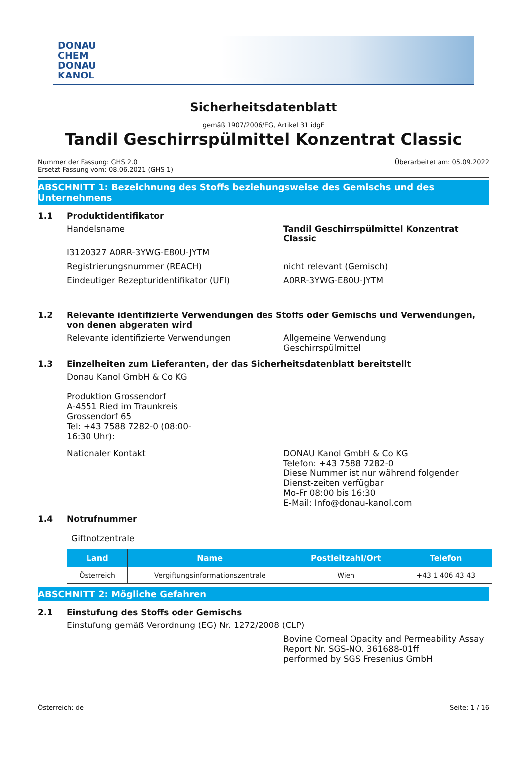DONAU
CHEM
DONAU
KANOL
Sicherheitsdatenblatt
gemäß 1907/2006/EG, Artikel 31 idgF
Tandil Geschirrspülmittel Konzentrat Classic
Nummer der Fassung: GHS 2.0
Ersetzt Fassung vom: 08.06.2021 (GHS 1)
Überarbeitet am: 05.09.2022
ABSCHNITT 1: Bezeichnung des Stoffs beziehungsweise des Gemischs und des Unternehmens
1.1 Produktidentifikator
Handelsname Tandil Geschirrspülmittel Konzentrat Classic
I3120327 A0RR-3YWG-E80U-JYTM
Registrierungsnummer (REACH) nicht relevant (Gemisch)
Eindeutiger Rezepturidentifikator (UFI) A0RR-3YWG-E80U-JYTM
1.2 Relevante identifizierte Verwendungen des Stoffs oder Gemischs und Verwendungen, von denen abgeraten wird
Relevante identifizierte Verwendungen Allgemeine Verwendung
Geschirrspülmittel
1.3 Einzelheiten zum Lieferanten, der das Sicherheitsdatenblatt bereitstellt
Donau Kanol GmbH & Co KG
Produktion Grossendorf
A-4551 Ried im Traunkreis
Grossendorf 65
Tel: +43 7588 7282-0 (08:00-
16:30 Uhr):
Nationaler Kontakt DONAU Kanol GmbH & Co KG
Telefon: +43 7588 7282-0
Diese Nummer ist nur während folgender Dienst-zeiten verfügbar
Mo-Fr 08:00 bis 16:30
E-Mail: Info@donau-kanol.com
1.4 Notrufnummer
| Giftnotzentrale | | | |
| Land | Name | Postleitzahl/Ort | Telefon |
| Österreich | Vergiftungsinformationszentrale | Wien | +43 1 406 43 43 |
ABSCHNITT 2: Mögliche Gefahren
2.1 Einstufung des Stoffs oder Gemischs
Einstufung gemäß Verordnung (EG) Nr. 1272/2008 (CLP)
Bovine Corneal Opacity and Permeability Assay
Report Nr. SGS-NO. 361688-01ff
performed by SGS Fresenius GmbH
Österreich: de Seite: 1 / 16